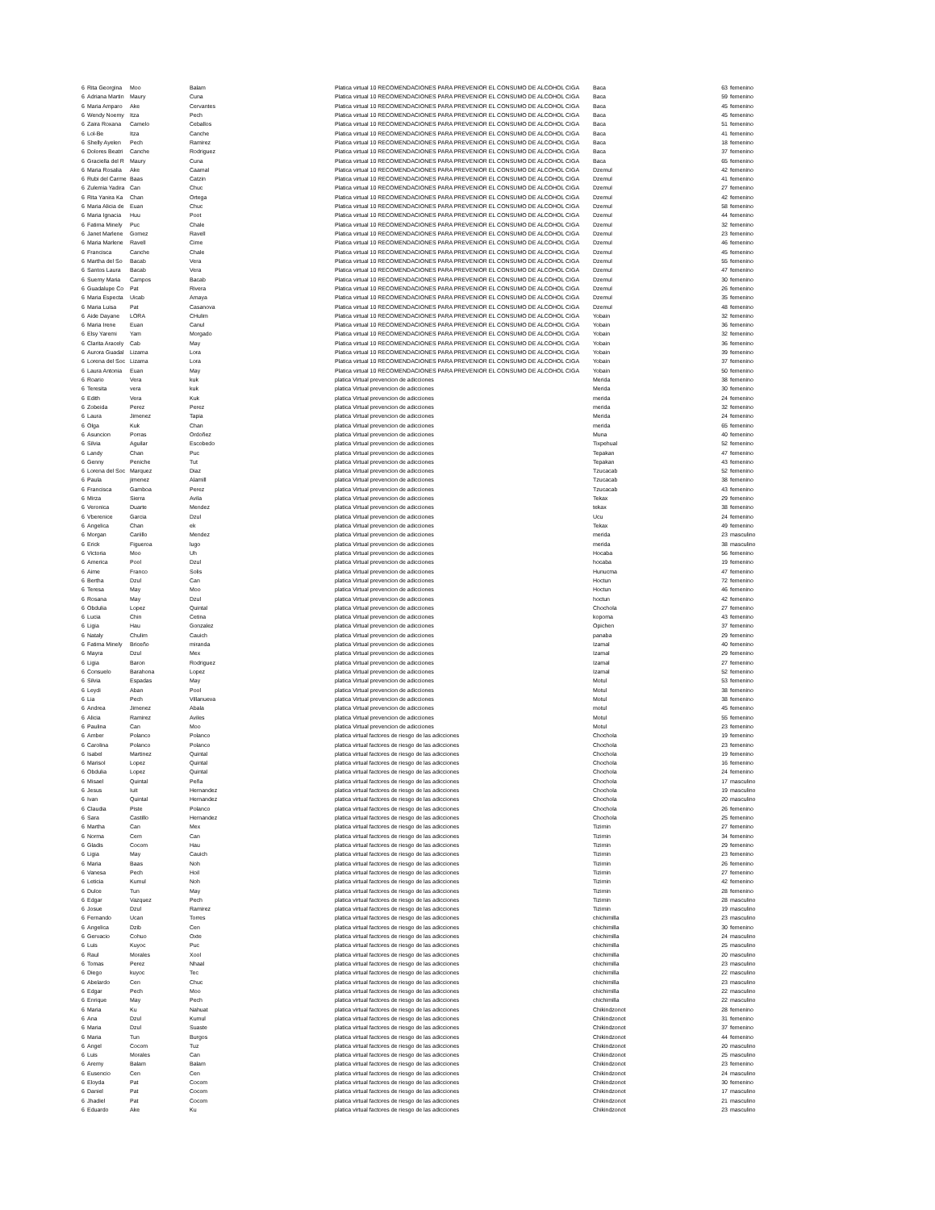| 6 | Rita Georgina | Moo | Balam | Platica virtual 10 RECOMENDACIONES PARA PREVENIOR EL CONSUMO DE ALCOHOL CIGA | Baca | 63 | femenino |
| 6 | Adriana Martin | Maury | Cuna | Platica virtual 10 RECOMENDACIONES PARA PREVENIOR EL CONSUMO DE ALCOHOL CIGA | Baca | 59 | femenino |
| 6 | Maria Amparo | Ake | Cervantes | Platica virtual 10 RECOMENDACIONES PARA PREVENIOR EL CONSUMO DE ALCOHOL CIGA | Baca | 45 | femenino |
| 6 | Wendy Noemy | Itza | Pech | Platica virtual 10 RECOMENDACIONES PARA PREVENIOR EL CONSUMO DE ALCOHOL CIGA | Baca | 45 | femenino |
| 6 | Zaira Roxana | Camelo | Ceballos | Platica virtual 10 RECOMENDACIONES PARA PREVENIOR EL CONSUMO DE ALCOHOL CIGA | Baca | 51 | femenino |
| 6 | Lol-Be | Itza | Canche | Platica virtual 10 RECOMENDACIONES PARA PREVENIOR EL CONSUMO DE ALCOHOL CIGA | Baca | 41 | femenino |
| 6 | Shelly Ayelen | Pech | Ramirez | Platica virtual 10 RECOMENDACIONES PARA PREVENIOR EL CONSUMO DE ALCOHOL CIGA | Baca | 18 | femenino |
| 6 | Dolores Beatri | Canche | Rodriguez | Platica virtual 10 RECOMENDACIONES PARA PREVENIOR EL CONSUMO DE ALCOHOL CIGA | Baca | 37 | femenino |
| 6 | Graciella del R | Maury | Cuna | Platica virtual 10 RECOMENDACIONES PARA PREVENIOR EL CONSUMO DE ALCOHOL CIGA | Baca | 65 | femenino |
| 6 | Maria Rosalia | Ake | Caamal | Platica virtual 10 RECOMENDACIONES PARA PREVENIOR EL CONSUMO DE ALCOHOL CIGA | Dzemul | 42 | femenino |
| 6 | Rubi del Carme | Baas | Catzin | Platica virtual 10 RECOMENDACIONES PARA PREVENIOR EL CONSUMO DE ALCOHOL CIGA | Dzemul | 41 | femenino |
| 6 | Zulemia Yadira | Can | Chuc | Platica virtual 10 RECOMENDACIONES PARA PREVENIOR EL CONSUMO DE ALCOHOL CIGA | Dzemul | 27 | femenino |
| 6 | Rita Yanira Ka | Chan | Ortega | Platica virtual 10 RECOMENDACIONES PARA PREVENIOR EL CONSUMO DE ALCOHOL CIGA | Dzemul | 42 | femenino |
| 6 | Maria Alicia de | Euan | Chuc | Platica virtual 10 RECOMENDACIONES PARA PREVENIOR EL CONSUMO DE ALCOHOL CIGA | Dzemul | 58 | femenino |
| 6 | Maria Ignacia | Huu | Poot | Platica virtual 10 RECOMENDACIONES PARA PREVENIOR EL CONSUMO DE ALCOHOL CIGA | Dzemul | 44 | femenino |
| 6 | Fatima Minely | Puc | Chale | Platica virtual 10 RECOMENDACIONES PARA PREVENIOR EL CONSUMO DE ALCOHOL CIGA | Dzemul | 32 | femenino |
| 6 | Janet Marlene | Gomez | Ravell | Platica virtual 10 RECOMENDACIONES PARA PREVENIOR EL CONSUMO DE ALCOHOL CIGA | Dzemul | 23 | femenino |
| 6 | Maria Marlene | Ravell | Cime | Platica virtual 10 RECOMENDACIONES PARA PREVENIOR EL CONSUMO DE ALCOHOL CIGA | Dzemul | 46 | femenino |
| 6 | Francisca | Canche | Chale | Platica virtual 10 RECOMENDACIONES PARA PREVENIOR EL CONSUMO DE ALCOHOL CIGA | Dzemul | 45 | femenino |
| 6 | Martha del So | Bacab | Vera | Platica virtual 10 RECOMENDACIONES PARA PREVENIOR EL CONSUMO DE ALCOHOL CIGA | Dzemul | 55 | femenino |
| 6 | Santos Laura | Bacab | Vera | Platica virtual 10 RECOMENDACIONES PARA PREVENIOR EL CONSUMO DE ALCOHOL CIGA | Dzemul | 47 | femenino |
| 6 | Suemy Maria | Campos | Bacab | Platica virtual 10 RECOMENDACIONES PARA PREVENIOR EL CONSUMO DE ALCOHOL CIGA | Dzemul | 30 | femenino |
| 6 | Guadalupe Co | Pat | Rivera | Platica virtual 10 RECOMENDACIONES PARA PREVENIOR EL CONSUMO DE ALCOHOL CIGA | Dzemul | 26 | femenino |
| 6 | Maria Especta | Uicab | Amaya | Platica virtual 10 RECOMENDACIONES PARA PREVENIOR EL CONSUMO DE ALCOHOL CIGA | Dzemul | 35 | femenino |
| 6 | Maria Luisa | Pat | Casanova | Platica virtual 10 RECOMENDACIONES PARA PREVENIOR EL CONSUMO DE ALCOHOL CIGA | Dzemul | 48 | femenino |
| 6 | Aide Dayane | LORA | CHulim | Platica virtual 10 RECOMENDACIONES PARA PREVENIOR EL CONSUMO DE ALCOHOL CIGA | Yobain | 32 | femenino |
| 6 | Maria Irene | Euan | Canul | Platica virtual 10 RECOMENDACIONES PARA PREVENIOR EL CONSUMO DE ALCOHOL CIGA | Yobain | 36 | femenino |
| 6 | Elsy Yaremi | Yam | Morgado | Platica virtual 10 RECOMENDACIONES PARA PREVENIOR EL CONSUMO DE ALCOHOL CIGA | Yobain | 32 | femenino |
| 6 | Clarita Aracely | Cab | May | Platica virtual 10 RECOMENDACIONES PARA PREVENIOR EL CONSUMO DE ALCOHOL CIGA | Yobain | 36 | femenino |
| 6 | Aurora Guadal | Lizama | Lora | Platica virtual 10 RECOMENDACIONES PARA PREVENIOR EL CONSUMO DE ALCOHOL CIGA | Yobain | 39 | femenino |
| 6 | Lorena del Soc | Lizama | Lora | Platica virtual 10 RECOMENDACIONES PARA PREVENIOR EL CONSUMO DE ALCOHOL CIGA | Yobain | 37 | femenino |
| 6 | Laura Antonia | Euan | May | Platica virtual 10 RECOMENDACIONES PARA PREVENIOR EL CONSUMO DE ALCOHOL CIGA | Yobain | 50 | femenino |
| 6 | Roario | Vera | kuk | platica Virtual prevencion de adicciones | Merida | 38 | femenino |
| 6 | Teresita | vera | kuk | platica Virtual prevencion de adicciones | Merida | 30 | femenino |
| 6 | Edith | Vera | Kuk | platica Virtual prevencion de adicciones | merida | 24 | femenino |
| 6 | Zobeida | Perez | Perez | platica Virtual prevencion de adicciones | merida | 32 | femenino |
| 6 | Laura | Jimenez | Tapia | platica Virtual prevencion de adicciones | Merida | 24 | femenino |
| 6 | Olga | Kuk | Chan | platica Virtual prevencion de adicciones | merida | 65 | femenino |
| 6 | Asuncion | Porras | Ordoñez | platica Virtual prevencion de adicciones | Muna | 40 | femenino |
| 6 | Silvia | Aguilar | Escobedo | platica Virtual prevencion de adicciones | Tixpehual | 52 | femenino |
| 6 | Landy | Chan | Puc | platica Virtual prevencion de adicciones | Tepakan | 47 | femenino |
| 6 | Genny | Peniche | Tut | platica Virtual prevencion de adicciones | Tepakan | 43 | femenino |
| 6 | Lorena del Soc | Marquez | Diaz | platica Virtual prevencion de adicciones | Tzucacab | 52 | femenino |
| 6 | Paula | jimenez | Alamill | platica Virtual prevencion de adicciones | Tzucacab | 38 | femenino |
| 6 | Francisca | Gamboa | Perez | platica Virtual prevencion de adicciones | Tzucacab | 43 | femenino |
| 6 | Mirza | Sierra | Avila | platica Virtual prevencion de adicciones | Tekax | 29 | femenino |
| 6 | Veronica | Duarte | Mendez | platica Virtual prevencion de adicciones | tekax | 38 | femenino |
| 6 | Vberenice | Garcia | Dzul | platica Virtual prevencion de adicciones | Ucu | 24 | femenino |
| 6 | Angelica | Chan | ek | platica Virtual prevencion de adicciones | Tekax | 49 | femenino |
| 6 | Morgan | Cariillo | Mendez | platica Virtual prevencion de adicciones | merida | 23 | masculino |
| 6 | Erick | Figueroa | lugo | platica Virtual prevencion de adicciones | merida | 38 | masculino |
| 6 | Victoria | Moo | Uh | platica Virtual prevencion de adicciones | Hocaba | 56 | femenino |
| 6 | America | Pool | Dzul | platica Virtual prevencion de adicciones | hocaba | 19 | femenino |
| 6 | Aime | Franco | Solis | platica Virtual prevencion de adicciones | Hunucma | 47 | femenino |
| 6 | Bertha | Dzul | Can | platica Virtual prevencion de adicciones | Hoctun | 72 | femenino |
| 6 | Teresa | May | Moo | platica Virtual prevencion de adicciones | Hoctun | 46 | femenino |
| 6 | Rosana | May | Dzul | platica Virtual prevencion de adicciones | hoctun | 42 | femenino |
| 6 | Obdulia | Lopez | Quintal | platica Virtual prevencion de adicciones | Chochola | 27 | femenino |
| 6 | Lucia | Chin | Cetina | platica Virtual prevencion de adicciones | kopoma | 43 | femenino |
| 6 | Ligia | Hau | Gonzalez | platica Virtual prevencion de adicciones | Opichen | 37 | femenino |
| 6 | Nataly | Chulim | Cauich | platica Virtual prevencion de adicciones | panaba | 29 | femenino |
| 6 | Fatima Minely | Briceño | miranda | platica Virtual prevencion de adicciones | Izamal | 40 | femenino |
| 6 | Mayra | Dzul | Mex | platica Virtual prevencion de adicciones | Izamal | 29 | femenino |
| 6 | Ligia | Baron | Rodriguez | platica Virtual prevencion de adicciones | Izamal | 27 | femenino |
| 6 | Consuelo | Barahona | Lopez | platica Virtual prevencion de adicciones | Izamal | 52 | femenino |
| 6 | Silvia | Espadas | May | platica Virtual prevencion de adicciones | Motul | 53 | femenino |
| 6 | Leydi | Aban | Pool | platica Virtual prevencion de adicciones | Motul | 38 | femenino |
| 6 | Lia | Pech | Villanueva | platica Virtual prevencion de adicciones | Motul | 38 | femenino |
| 6 | Andrea | Jimenez | Abala | platica Virtual prevencion de adicciones | motul | 45 | femenino |
| 6 | Alicia | Ramirez | Aviles | platica Virtual prevencion de adicciones | Motul | 55 | femenino |
| 6 | Paulina | Can | Moo | platica Virtual prevencion de adicciones | Motul | 23 | femenino |
| 6 | Amber | Polanco | Polanco | platica virtual factores de riesgo de las adicciones | Chochola | 19 | femenino |
| 6 | Carolina | Polanco | Polanco | platica virtual factores de riesgo de las adicciones | Chochola | 23 | femenino |
| 6 | Isabel | Martinez | Quintal | platica virtual factores de riesgo de las adicciones | Chochola | 19 | femenino |
| 6 | Marisol | Lopez | Quintal | platica virtual factores de riesgo de las adicciones | Chochola | 16 | femenino |
| 6 | Obdulia | Lopez | Quintal | platica virtual factores de riesgo de las adicciones | Chochola | 24 | femenino |
| 6 | Misael | Quintal | Peña | platica virtual factores de riesgo de las adicciones | Chochola | 17 | masculino |
| 6 | Jesus | Iuit | Hernandez | platica virtual factores de riesgo de las adicciones | Chochola | 19 | masculino |
| 6 | Ivan | Quintal | Hernandez | platica virtual factores de riesgo de las adicciones | Chochola | 20 | masculino |
| 6 | Claudia | Piste | Polanco | platica virtual factores de riesgo de las adicciones | Chochola | 26 | femenino |
| 6 | Sara | Castillo | Hernandez | platica virtual factores de riesgo de las adicciones | Chochola | 25 | femenino |
| 6 | Martha | Can | Mex | platica virtual factores de riesgo de las adicciones | Tizimin | 27 | femenino |
| 6 | Norma | Cem | Can | platica virtual factores de riesgo de las adicciones | Tizimin | 34 | femenino |
| 6 | Gladis | Cocom | Hau | platica virtual factores de riesgo de las adicciones | Tizimin | 29 | femenino |
| 6 | Ligia | May | Cauich | platica virtual factores de riesgo de las adicciones | Tizimin | 23 | femenino |
| 6 | Maria | Baas | Noh | platica virtual factores de riesgo de las adicciones | Tizimin | 26 | femenino |
| 6 | Vanesa | Pech | Hoil | platica virtual factores de riesgo de las adicciones | Tizimin | 27 | femenino |
| 6 | Leticia | Kumul | Noh | platica virtual factores de riesgo de las adicciones | Tizimin | 42 | femenino |
| 6 | Dulce | Tun | May | platica virtual factores de riesgo de las adicciones | Tizimin | 28 | femenino |
| 6 | Edgar | Vazquez | Pech | platica virtual factores de riesgo de las adicciones | Tizimin | 28 | masculino |
| 6 | Josue | Dzul | Ramirez | platica virtual factores de riesgo de las adicciones | Tizimin | 19 | masculino |
| 6 | Fernando | Ucan | Torres | platica virtual factores de riesgo de las adicciones | chichimilla | 23 | masculino |
| 6 | Angelica | Dzib | Cen | platica virtual factores de riesgo de las adicciones | chichimilla | 30 | femenino |
| 6 | Gervacio | Cohuo | Oxte | platica virtual factores de riesgo de las adicciones | chichimilla | 24 | masculino |
| 6 | Luis | Kuyoc | Puc | platica virtual factores de riesgo de las adicciones | chichimilla | 25 | masculino |
| 6 | Raul | Morales | Xool | platica virtual factores de riesgo de las adicciones | chichimilla | 20 | masculino |
| 6 | Tomas | Perez | Nhaal | platica virtual factores de riesgo de las adicciones | chichimilla | 23 | masculino |
| 6 | Diego | kuyoc | Tec | platica virtual factores de riesgo de las adicciones | chichimilla | 22 | masculino |
| 6 | Abelardo | Cen | Chuc | platica virtual factores de riesgo de las adicciones | chichimilla | 23 | masculino |
| 6 | Edgar | Pech | Moo | platica virtual factores de riesgo de las adicciones | chichimilla | 22 | masculino |
| 6 | Enrique | May | Pech | platica virtual factores de riesgo de las adicciones | chichimilla | 22 | masculino |
| 6 | Maria | Ku | Nahuat | platica virtual factores de riesgo de las adicciones | Chikindzonot | 28 | femenino |
| 6 | Ana | Dzul | Kumul | platica virtual factores de riesgo de las adicciones | Chikindzonot | 31 | femenino |
| 6 | Maria | Dzul | Suaste | platica virtual factores de riesgo de las adicciones | Chikindzonot | 37 | femenino |
| 6 | Maria | Tun | Burgos | platica virtual factores de riesgo de las adicciones | Chikindzonot | 44 | femenino |
| 6 | Angel | Cocom | Tuz | platica virtual factores de riesgo de las adicciones | Chikindzonot | 20 | masculino |
| 6 | Luis | Morales | Can | platica virtual factores de riesgo de las adicciones | Chikindzonot | 25 | masculino |
| 6 | Aremy | Balam | Balam | platica virtual factores de riesgo de las adicciones | Chikindzonot | 23 | femenino |
| 6 | Eusencio | Cen | Cen | platica virtual factores de riesgo de las adicciones | Chikindzonot | 24 | masculino |
| 6 | Eloyda | Pat | Cocom | platica virtual factores de riesgo de las adicciones | Chikindzonot | 30 | femenino |
| 6 | Daniel | Pat | Cocom | platica virtual factores de riesgo de las adicciones | Chikindzonot | 17 | masculino |
| 6 | Jhadiel | Pat | Cocom | platica virtual factores de riesgo de las adicciones | Chikindzonot | 21 | masculino |
| 6 | Eduardo | Ake | Ku | platica virtual factores de riesgo de las adicciones | Chikindzonot | 23 | masculino |